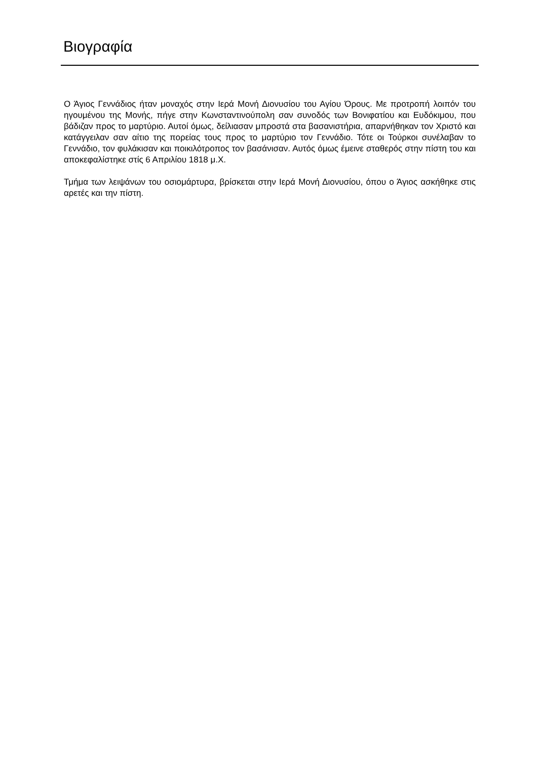Βιογραφία
Ο Άγιος Γεννάδιος ήταν μοναχός στην Ιερά Μονή Διονυσίου του Αγίου Όρους. Με προτροπή λοιπόν του ηγουμένου της Μονής, πήγε στην Κωνσταντινούπολη σαν συνοδός των Βονιφατίου και Ευδόκιμου, που βάδιζαν προς το μαρτύριο. Αυτοί όμως, δείλιασαν μπροστά στα βασανιστήρια, απαρνήθηκαν τον Χριστό και κατάγγειλαν σαν αίτιο της πορείας τους προς το μαρτύριο τον Γεννάδιο. Τότε οι Τούρκοι συνέλαβαν το Γεννάδιο, τον φυλάκισαν και ποικιλότροπος τον βασάνισαν. Αυτός όμως έμεινε σταθερός στην πίστη του και αποκεφαλίστηκε στίς 6 Απριλίου 1818 μ.Χ.
Τμήμα των λειψάνων του οσιομάρτυρα, βρίσκεται στην Ιερά Μονή Διονυσίου, όπου ο Άγιος ασκήθηκε στις αρετές και την πίστη.